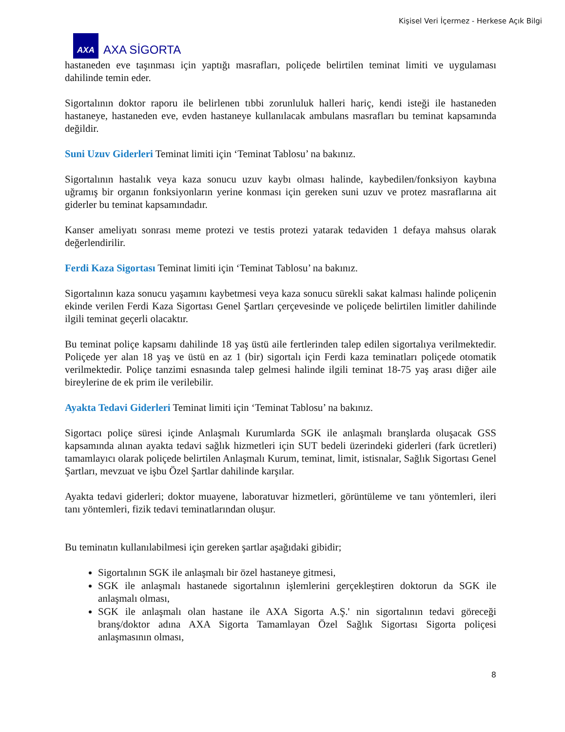Kişisel Veri İçermez - Herkese Açık Bilgi
AXA
AXA SİGORTA
hastaneden eve taşınması için yaptığı masrafları, poliçede belirtilen teminat limiti ve uygulaması dahilinde temin eder.
Sigortalının doktor raporu ile belirlenen tıbbi zorunluluk halleri hariç, kendi isteği ile hastaneden hastaneye, hastaneden eve, evden hastaneye kullanılacak ambulans masrafları bu teminat kapsamında değildir.
Suni Uzuv Giderleri Teminat limiti için ‘Teminat Tablosu’ na bakınız.
Sigortalının hastalık veya kaza sonucu uzuv kaybı olması halinde, kaybedilen/fonksiyon kaybına uğramış bir organın fonksiyonların yerine konması için gereken suni uzuv ve protez masraflarına ait giderler bu teminat kapsamındadır.
Kanser ameliyatı sonrası meme protezi ve testis protezi yatarak tedaviden 1 defaya mahsus olarak değerlendirilir.
Ferdi Kaza Sigortası Teminat limiti için ‘Teminat Tablosu’ na bakınız.
Sigortalının kaza sonucu yaşamını kaybetmesi veya kaza sonucu sürekli sakat kalması halinde poliçenin ekinde verilen Ferdi Kaza Sigortası Genel Şartları çerçevesinde ve poliçede belirtilen limitler dahilinde ilgili teminat geçerli olacaktır.
Bu teminat poliçe kapsamı dahilinde 18 yaş üstü aile fertlerinden talep edilen sigortalıya verilmektedir. Poliçede yer alan 18 yaş ve üstü en az 1 (bir) sigortalı için Ferdi kaza teminatları poliçede otomatik verilmektedir. Poliçe tanzimi esnasında talep gelmesi halinde ilgili teminat 18-75 yaş arası diğer aile bireylerine de ek prim ile verilebilir.
Ayakta Tedavi Giderleri Teminat limiti için ‘Teminat Tablosu’ na bakınız.
Sigortacı poliçe süresi içinde Anlaşmalı Kurumlarda SGK ile anlaşmalı branşlarda oluşacak GSS kapsamında alınan ayakta tedavi sağlık hizmetleri için SUT bedeli üzerindeki giderleri (fark ücretleri) tamamlayıcı olarak poliçede belirtilen Anlaşmalı Kurum, teminat, limit, istisnalar, Sağlık Sigortası Genel Şartları, mevzuat ve işbu Özel Şartlar dahilinde karşılar.
Ayakta tedavi giderleri; doktor muayene, laboratuvar hizmetleri, görüntüleme ve tanı yöntemleri, ileri tanı yöntemleri, fizik tedavi teminatlarından oluşur.
Bu teminatın kullanılabilmesi için gereken şartlar aşağıdaki gibidir;
Sigortalının SGK ile anlaşmalı bir özel hastaneye gitmesi,
SGK ile anlaşmalı hastanede sigortalının işlemlerini gerçekleştiren doktorun da SGK ile anlaşmalı olması,
SGK ile anlaşmalı olan hastane ile AXA Sigorta A.Ş.' nin sigortalının tedavi göreceği branş/doktor adına AXA Sigorta Tamamlayan Özel Sağlık Sigortası Sigorta poliçesi anlaşmasının olması,
8